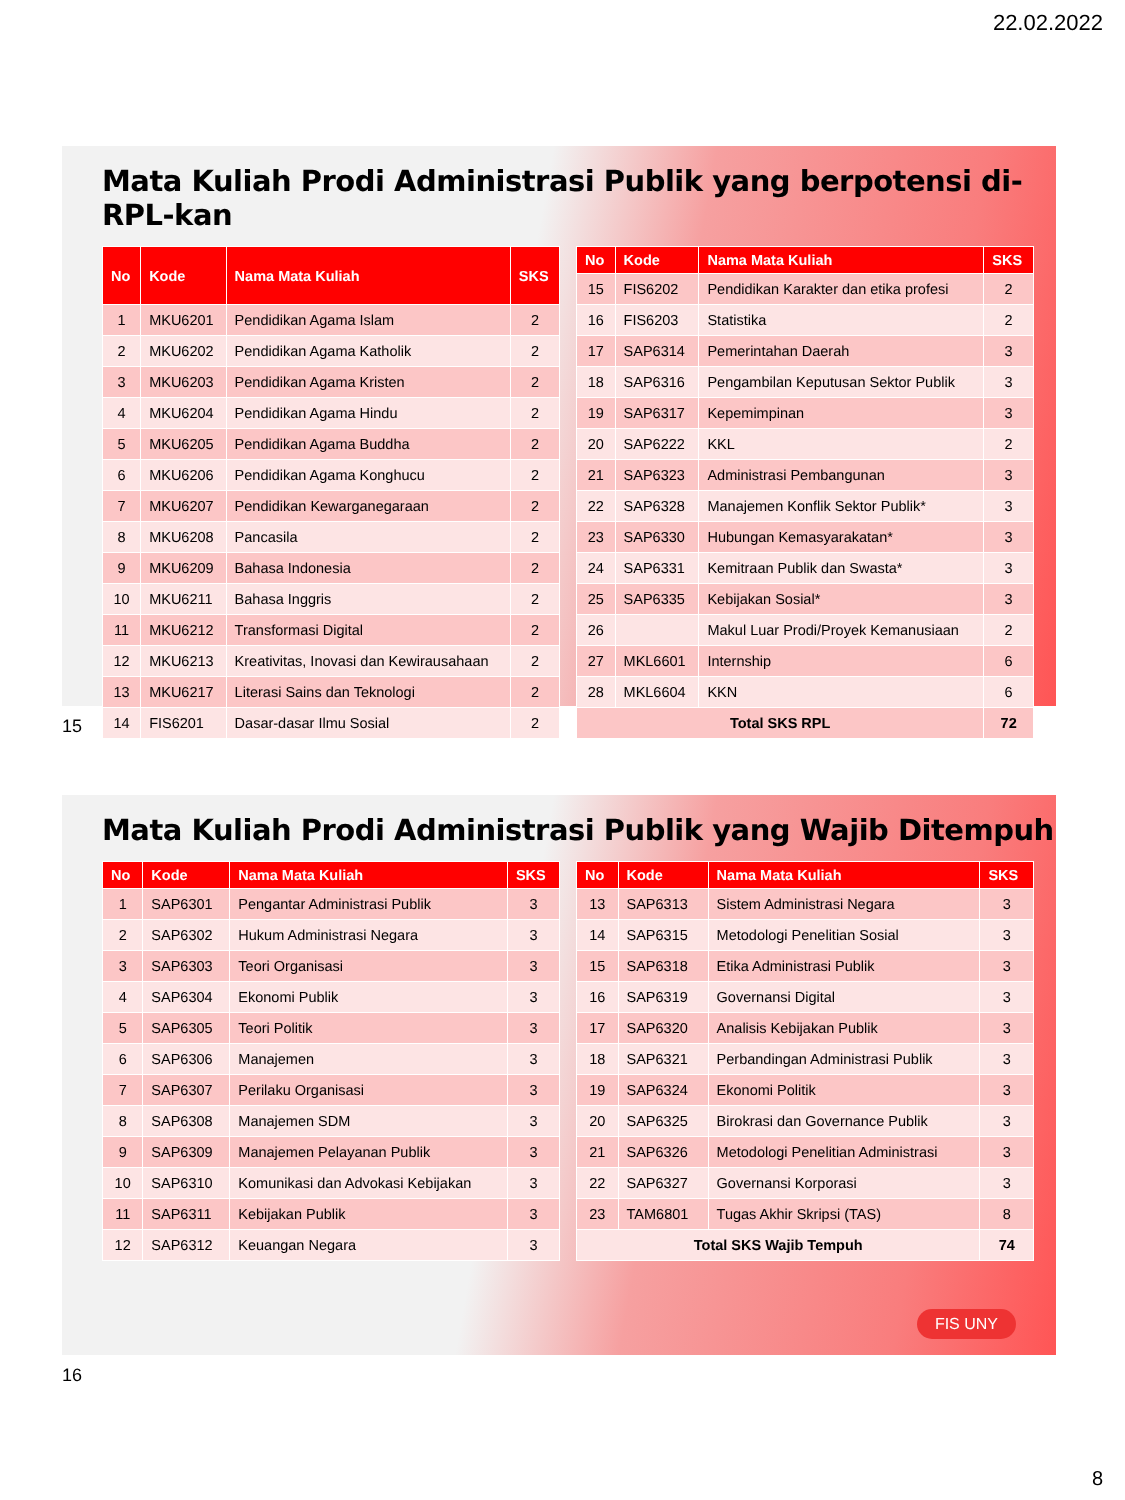22.02.2022
Mata Kuliah Prodi Administrasi Publik yang berpotensi di-RPL-kan
| No | Kode | Nama Mata Kuliah | SKS |
| --- | --- | --- | --- |
| 1 | MKU6201 | Pendidikan Agama Islam | 2 |
| 2 | MKU6202 | Pendidikan Agama Katholik | 2 |
| 3 | MKU6203 | Pendidikan Agama Kristen | 2 |
| 4 | MKU6204 | Pendidikan Agama Hindu | 2 |
| 5 | MKU6205 | Pendidikan Agama Buddha | 2 |
| 6 | MKU6206 | Pendidikan Agama Konghucu | 2 |
| 7 | MKU6207 | Pendidikan Kewarganegaraan | 2 |
| 8 | MKU6208 | Pancasila | 2 |
| 9 | MKU6209 | Bahasa Indonesia | 2 |
| 10 | MKU6211 | Bahasa Inggris | 2 |
| 11 | MKU6212 | Transformasi Digital | 2 |
| 12 | MKU6213 | Kreativitas, Inovasi dan Kewirausahaan | 2 |
| 13 | MKU6217 | Literasi Sains dan Teknologi | 2 |
| 14 | FIS6201 | Dasar-dasar Ilmu Sosial | 2 |
| No | Kode | Nama Mata Kuliah | SKS |
| --- | --- | --- | --- |
| 15 | FIS6202 | Pendidikan Karakter dan etika profesi | 2 |
| 16 | FIS6203 | Statistika | 2 |
| 17 | SAP6314 | Pemerintahan Daerah | 3 |
| 18 | SAP6316 | Pengambilan Keputusan Sektor Publik | 3 |
| 19 | SAP6317 | Kepemimpinan | 3 |
| 20 | SAP6222 | KKL | 2 |
| 21 | SAP6323 | Administrasi Pembangunan | 3 |
| 22 | SAP6328 | Manajemen Konflik Sektor Publik* | 3 |
| 23 | SAP6330 | Hubungan Kemasyarakatan* | 3 |
| 24 | SAP6331 | Kemitraan Publik dan Swasta* | 3 |
| 25 | SAP6335 | Kebijakan Sosial* | 3 |
| 26 | | Makul Luar Prodi/Proyek Kemanusiaan | 2 |
| 27 | MKL6601 | Internship | 6 |
| 28 | MKL6604 | KKN | 6 |
| Total SKS RPL | | | 72 |
15
Mata Kuliah Prodi Administrasi Publik yang Wajib Ditempuh
| No | Kode | Nama Mata Kuliah | SKS |
| --- | --- | --- | --- |
| 1 | SAP6301 | Pengantar Administrasi Publik | 3 |
| 2 | SAP6302 | Hukum Administrasi Negara | 3 |
| 3 | SAP6303 | Teori Organisasi | 3 |
| 4 | SAP6304 | Ekonomi Publik | 3 |
| 5 | SAP6305 | Teori Politik | 3 |
| 6 | SAP6306 | Manajemen | 3 |
| 7 | SAP6307 | Perilaku Organisasi | 3 |
| 8 | SAP6308 | Manajemen SDM | 3 |
| 9 | SAP6309 | Manajemen Pelayanan Publik | 3 |
| 10 | SAP6310 | Komunikasi dan Advokasi Kebijakan | 3 |
| 11 | SAP6311 | Kebijakan Publik | 3 |
| 12 | SAP6312 | Keuangan Negara | 3 |
| No | Kode | Nama Mata Kuliah | SKS |
| --- | --- | --- | --- |
| 13 | SAP6313 | Sistem Administrasi Negara | 3 |
| 14 | SAP6315 | Metodologi Penelitian Sosial | 3 |
| 15 | SAP6318 | Etika Administrasi Publik | 3 |
| 16 | SAP6319 | Governansi Digital | 3 |
| 17 | SAP6320 | Analisis Kebijakan Publik | 3 |
| 18 | SAP6321 | Perbandingan Administrasi Publik | 3 |
| 19 | SAP6324 | Ekonomi Politik | 3 |
| 20 | SAP6325 | Birokrasi dan Governance Publik | 3 |
| 21 | SAP6326 | Metodologi Penelitian Administrasi | 3 |
| 22 | SAP6327 | Governansi Korporasi | 3 |
| 23 | TAM6801 | Tugas Akhir Skripsi (TAS) | 8 |
| Total SKS Wajib Tempuh | | | 74 |
FIS UNY
16
8